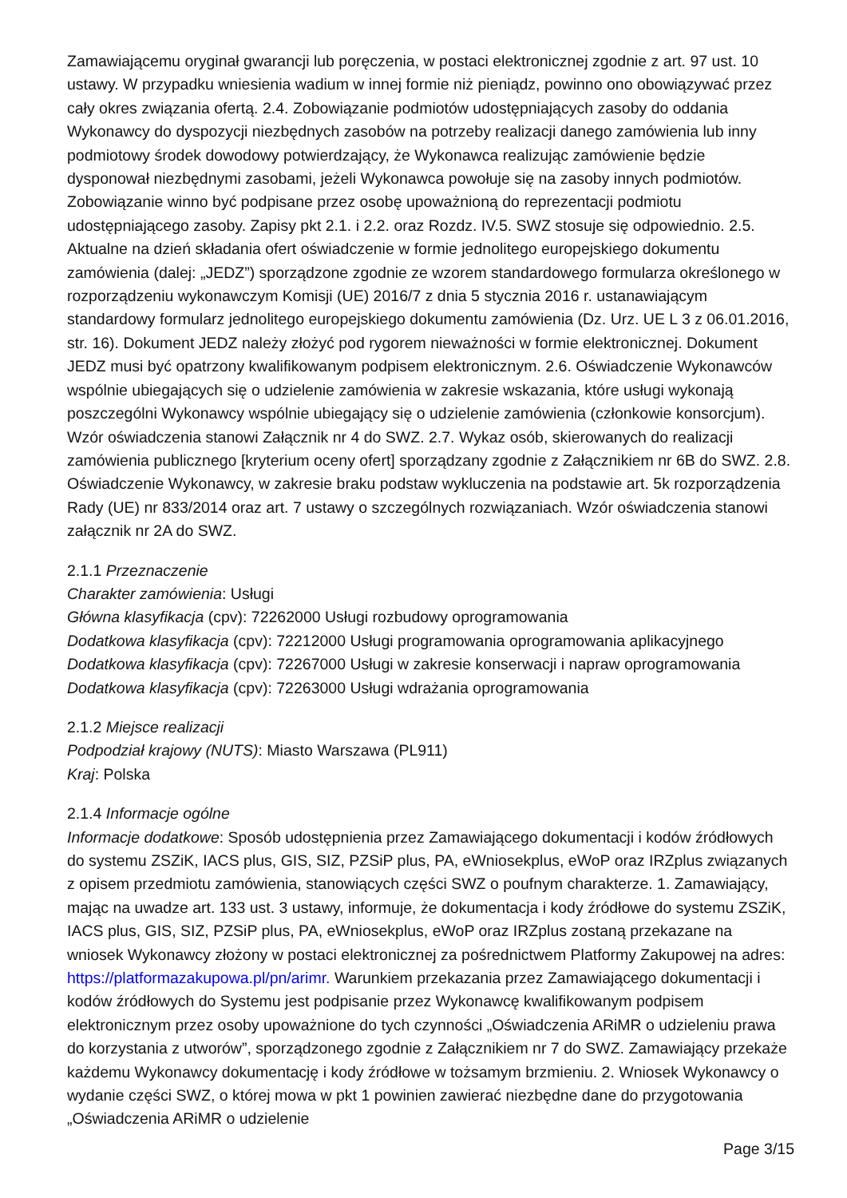Zamawiającemu oryginał gwarancji lub poręczenia, w postaci elektronicznej zgodnie z art. 97 ust. 10 ustawy. W przypadku wniesienia wadium w innej formie niż pieniądz, powinno ono obowiązywać przez cały okres związania ofertą. 2.4. Zobowiązanie podmiotów udostępniających zasoby do oddania Wykonawcy do dyspozycji niezbędnych zasobów na potrzeby realizacji danego zamówienia lub inny podmiotowy środek dowodowy potwierdzający, że Wykonawca realizując zamówienie będzie dysponował niezbędnymi zasobami, jeżeli Wykonawca powołuje się na zasoby innych podmiotów. Zobowiązanie winno być podpisane przez osobę upoważnioną do reprezentacji podmiotu udostępniającego zasoby. Zapisy pkt 2.1. i 2.2. oraz Rozdz. IV.5. SWZ stosuje się odpowiednio. 2.5. Aktualne na dzień składania ofert oświadczenie w formie jednolitego europejskiego dokumentu zamówienia (dalej: „JEDZ”) sporządzone zgodnie ze wzorem standardowego formularza określonego w rozporządzeniu wykonawczym Komisji (UE) 2016/7 z dnia 5 stycznia 2016 r. ustanawiającym standardowy formularz jednolitego europejskiego dokumentu zamówienia (Dz. Urz. UE L 3 z 06.01.2016, str. 16). Dokument JEDZ należy złożyć pod rygorem nieważności w formie elektronicznej. Dokument JEDZ musi być opatrzony kwalifikowanym podpisem elektronicznym. 2.6. Oświadczenie Wykonawców wspólnie ubiegających się o udzielenie zamówienia w zakresie wskazania, które usługi wykonają poszczególni Wykonawcy wspólnie ubiegający się o udzielenie zamówienia (członkowie konsorcjum). Wzór oświadczenia stanowi Załącznik nr 4 do SWZ. 2.7. Wykaz osób, skierowanych do realizacji zamówienia publicznego [kryterium oceny ofert] sporządzany zgodnie z Załącznikiem nr 6B do SWZ. 2.8. Oświadczenie Wykonawcy, w zakresie braku podstaw wykluczenia na podstawie art. 5k rozporządzenia Rady (UE) nr 833/2014 oraz art. 7 ustawy o szczególnych rozwiązaniach. Wzór oświadczenia stanowi załącznik nr 2A do SWZ.
2.1.1 Przeznaczenie
Charakter zamówienia: Usługi
Główna klasyfikacja (cpv): 72262000 Usługi rozbudowy oprogramowania
Dodatkowa klasyfikacja (cpv): 72212000 Usługi programowania oprogramowania aplikacyjnego
Dodatkowa klasyfikacja (cpv): 72267000 Usługi w zakresie konserwacji i napraw oprogramowania
Dodatkowa klasyfikacja (cpv): 72263000 Usługi wdrażania oprogramowania
2.1.2 Miejsce realizacji
Podpodział krajowy (NUTS): Miasto Warszawa (PL911)
Kraj: Polska
2.1.4 Informacje ogólne
Informacje dodatkowe: Sposób udostępnienia przez Zamawiającego dokumentacji i kodów źródłowych do systemu ZSZiK, IACS plus, GIS, SIZ, PZSiP plus, PA, eWniosekplus, eWoP oraz IRZplus związanych z opisem przedmiotu zamówienia, stanowiących części SWZ o poufnym charakterze. 1. Zamawiający, mając na uwadze art. 133 ust. 3 ustawy, informuje, że dokumentacja i kody źródłowe do systemu ZSZiK, IACS plus, GIS, SIZ, PZSiP plus, PA, eWniosekplus, eWoP oraz IRZplus zostaną przekazane na wniosek Wykonawcy złożony w postaci elektronicznej za pośrednictwem Platformy Zakupowej na adres: https://platformazakupowa.pl/pn/arimr. Warunkiem przekazania przez Zamawiającego dokumentacji i kodów źródłowych do Systemu jest podpisanie przez Wykonawcę kwalifikowanym podpisem elektronicznym przez osoby upoważnione do tych czynności „Oświadczenia ARiMR o udzieleniu prawa do korzystania z utworów”, sporządzonego zgodnie z Załącznikiem nr 7 do SWZ. Zamawiający przekaże każdemu Wykonawcy dokumentację i kody źródłowe w tożsamym brzmieniu. 2. Wniosek Wykonawcy o wydanie części SWZ, o której mowa w pkt 1 powinien zawierać niezbędne dane do przygotowania „Oświadczenia ARiMR o udzielenie
Page 3/15